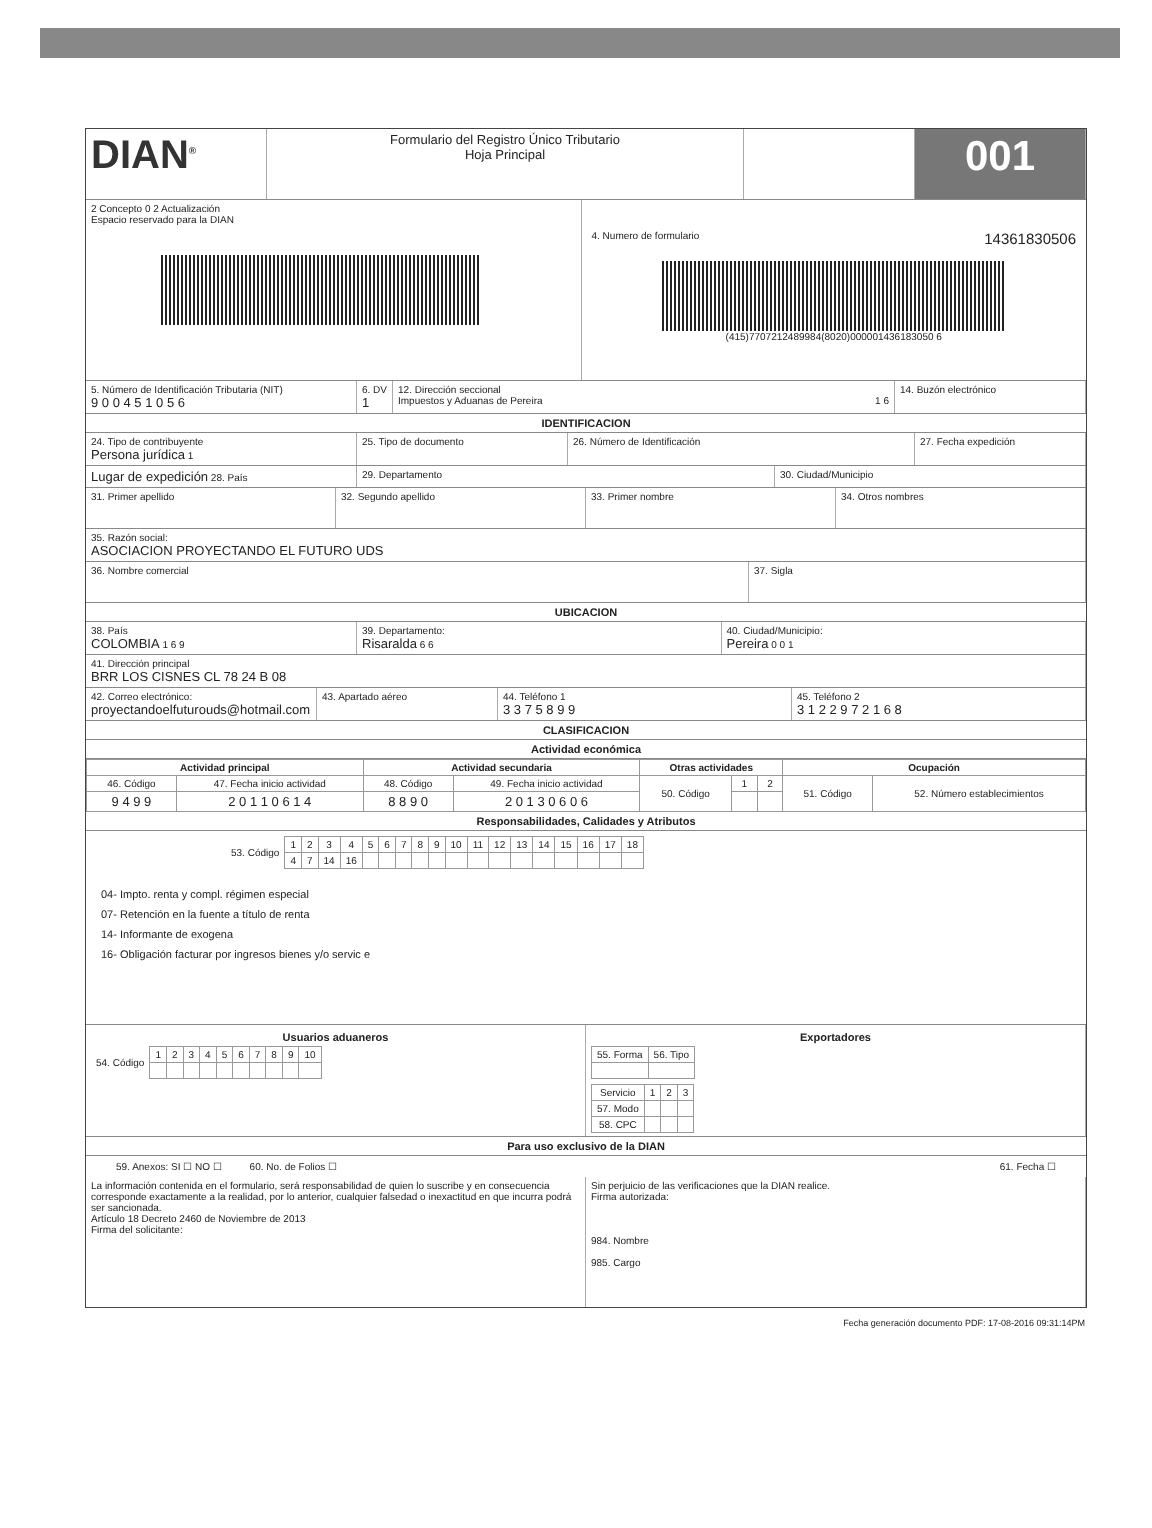DIAN<sup>®</sup>
Formulario del Registro Único Tributario
Hoja Principal
001
2 Concepto 0 2 Actualización
Espacio reservado para la DIAN
4. Numero de formulario 14361830506
(415)7707212489984(8020)000001436183050 6
5. Número de Identificación Tributaria (NIT)
9 0 0 4 5 1 0 5 6
6. DV
1
12. Dirección seccional
Impuestos y Aduanas de Pereira 1 6
14. Buzón electrónico
IDENTIFICACION
24. Tipo de contribuyente
Persona jurídica 1
25. Tipo de documento 26. Número de Identificación 27. Fecha expedición
Lugar de expedición 28. País 29. Departamento 30. Ciudad/Municipio
31. Primer apellido 32. Segundo apellido 33. Primer nombre 34. Otros nombres
35. Razón social:
ASOCIACION PROYECTANDO EL FUTURO UDS
36. Nombre comercial 37. Sigla
UBICACION
38. País
COLOMBIA 1 6 9
39. Departamento:
Risaralda 6 6
40. Ciudad/Municipio:
Pereira 0 0 1
41. Dirección principal
BRR LOS CISNES CL 78 24 B 08
42. Correo electrónico:
proyectandoelfuturouds@hotmail.com
43. Apartado aéreo 44. Teléfono 1
3 3 7 5 8 9 9
45. Teléfono 2
3 1 2 2 9 7 2 1 6 8
CLASIFICACION
Actividad económica
| Actividad principal | | Actividad secundaria | | Otras actividades | | | Ocupación | |
| --- | --- | --- | --- | --- | --- | --- | --- | --- |
| 46. Código | 47. Fecha inicio actividad | 48. Código | 49. Fecha inicio actividad | 50. Código | 1 | 2 | 51. Código | 52. Número establecimientos |
| 9 4 9 9 | 2 0 1 1 0 6 1 4 | 8 8 9 0 | 2 0 1 3 0 6 0 6 | | | | | |
Responsabilidades, Calidades y Atributos
| 53. Código | 1 | 2 | 3 | 4 | 5 | 6 | 7 | 8 | 9 | 10 | 11 | 12 | 13 | 14 | 15 | 16 | 17 | 18 |
| | 4 | 7 | 14 | 16 | | | | | | | | | | | | | | |
04- Impto. renta y compl. régimen especial
07- Retención en la fuente a título de renta
14- Informante de exogena
16- Obligación facturar por ingresos bienes y/o servic e
Usuarios aduaneros
| 54. Código | 1 | 2 | 3 | 4 | 5 | 6 | 7 | 8 | 9 | 10 |
Exportadores
| 55. Forma | 56. Tipo |
| Servicio | 1 | 2 | 3 |
| 57. Modo | | | |
| 58. CPC | | | |
Para uso exclusivo de la DIAN
59. Anexos: SI ☐ NO ☐ 60. No. de Folios ☐ 61. Fecha ☐
La información contenida en el formulario, será responsabilidad de quien lo suscribe y en consecuencia corresponde exactamente a la realidad, por lo anterior, cualquier falsedad o inexactitud en que incurra podrá ser sancionada.
Artículo 18 Decreto 2460 de Noviembre de 2013
Firma del solicitante:
Sin perjuicio de las verificaciones que la DIAN realice.
Firma autorizada:
984. Nombre
985. Cargo
Fecha generación documento PDF: 17-08-2016 09:31:14PM